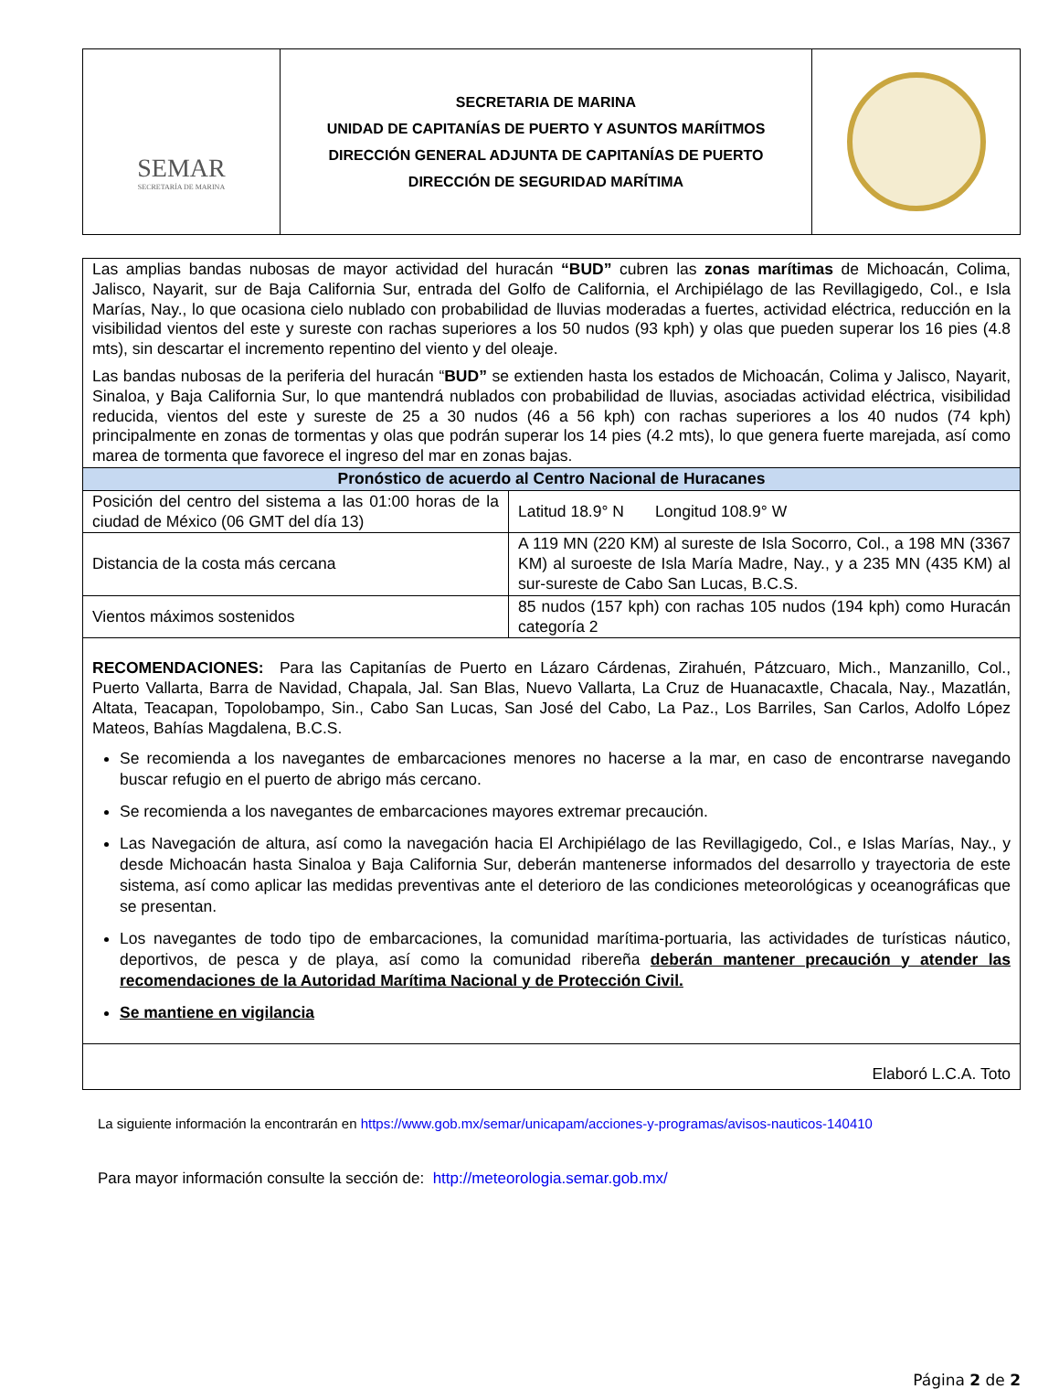| SEMAR SECRETARÍA DE MARINA | SECRETARIA DE MARINA UNIDAD DE CAPITANÍAS DE PUERTO Y ASUNTOS MARÍITMOS DIRECCIÓN GENERAL ADJUNTA DE CAPITANÍAS DE PUERTO DIRECCIÓN DE SEGURIDAD MARÍTIMA | |
| Las amplias bandas nubosas de mayor actividad del huracán “BUD” cubren las zonas marítimas de Michoacán, Colima, Jalisco, Nayarit, sur de Baja California Sur, entrada del Golfo de California, el Archipiélago de las Revillagigedo, Col., e Isla Marías, Nay., lo que ocasiona cielo nublado con probabilidad de lluvias moderadas a fuertes, actividad eléctrica, reducción en la visibilidad vientos del este y sureste con rachas superiores a los 50 nudos (93 kph) y olas que pueden superar los 16 pies (4.8 mts), sin descartar el incremento repentino del viento y del oleaje. Las bandas nubosas de la periferia del huracán “ BUD” se extienden hasta los estados de Michoacán, Colima y Jalisco, Nayarit, Sinaloa, y Baja California Sur, lo que mantendrá nublados con probabilidad de lluvias, asociadas actividad eléctrica, visibilidad reducida, vientos del este y sureste de 25 a 30 nudos (46 a 56 kph) con rachas superiores a los 40 nudos (74 kph) principalmente en zonas de tormentas y olas que podrán superar los 14 pies (4.2 mts), lo que genera fuerte marejada, así como marea de tormenta que favorece el ingreso del mar en zonas bajas. | |
| Pronóstico de acuerdo al Centro Nacional de Huracanes | |
| Posición del centro del sistema a las 01:00 horas de la ciudad de México (06 GMT del día 13) | Latitud 18.9° N Longitud 108.9° W |
| Distancia de la costa más cercana | A 119 MN (220 KM) al sureste de Isla Socorro, Col., a 198 MN (3367 KM) al suroeste de Isla María Madre, Nay., y a 235 MN (435 KM) al sur-sureste de Cabo San Lucas, B.C.S. |
| Vientos máximos sostenidos | 85 nudos (157 kph) con rachas 105 nudos (194 kph) como Huracán categoría 2 |
| RECOMENDACIONES: Para las Capitanías de Puerto en Lázaro Cárdenas, Zirahuén, Pátzcuaro, Mich., Manzanillo, Col., Puerto Vallarta, Barra de Navidad, Chapala, Jal. San Blas, Nuevo Vallarta, La Cruz de Huanacaxtle, Chacala, Nay., Mazatlán, Altata, Teacapan, Topolobampo, Sin., Cabo San Lucas, San José del Cabo, La Paz., Los Barriles, San Carlos, Adolfo López Mateos, Bahías Magdalena, B.C.S. Se recomienda a los navegantes de embarcaciones menores no hacerse a la mar, en caso de encontrarse navegando buscar refugio en el puerto de abrigo más cercano. Se recomienda a los navegantes de embarcaciones mayores extremar precaución. Las Navegación de altura, así como la navegación hacia El Archipiélago de las Revillagigedo, Col., e Islas Marías, Nay., y desde Michoacán hasta Sinaloa y Baja California Sur, deberán mantenerse informados del desarrollo y trayectoria de este sistema, así como aplicar las medidas preventivas ante el deterioro de las condiciones meteorológicas y oceanográficas que se presentan. Los navegantes de todo tipo de embarcaciones, la comunidad marítima-portuaria, las actividades de turísticas náutico, deportivos, de pesca y de playa, así como la comunidad ribereña deberán mantener precaución y atender las recomendaciones de la Autoridad Marítima Nacional y de Protección Civil. Se mantiene en vigilancia | |
| Elaboró L.C.A. Toto | |
La siguiente información la encontrarán en https://www.gob.mx/semar/unicapam/acciones-y-programas/avisos-nauticos-140410
Para mayor información consulte la sección de: http://meteorologia.semar.gob.mx/
Página 2 de 2